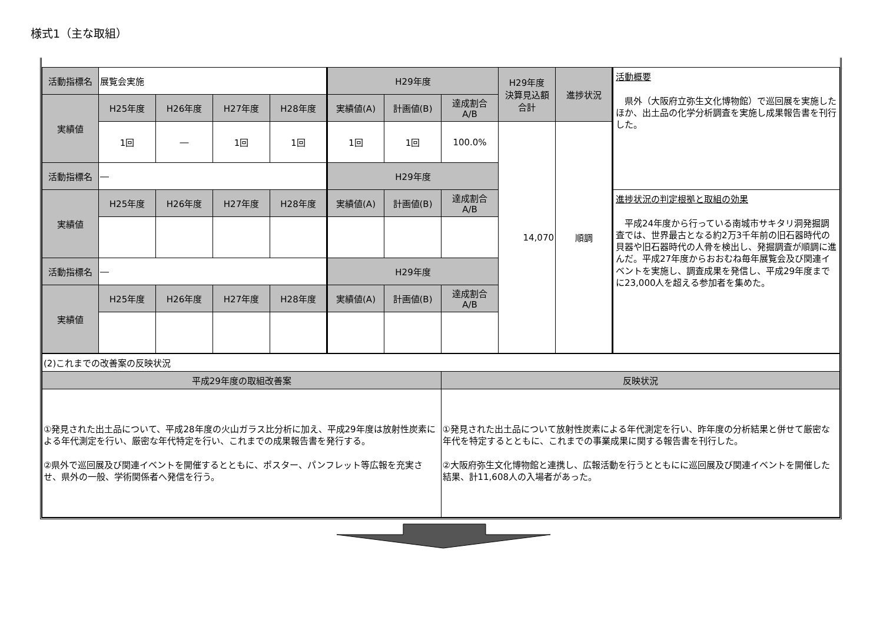様式1（主な取組）
| 活動指標名 | 展覧会実施 | | | | H29年度 | | | H29年度 決算見込額 合計 | 進捗状況 | 活動概要 県外（大阪府立弥生文化博物館）で巡回展を実施したほか、出土品の化学分析調査を実施し成果報告書を刊行した。 |
| 実績値 | H25年度 | H26年度 | H27年度 | H28年度 | 実績値(A) | 計画値(B) | 達成割合 A/B | | | |
| | 1回 | ― | 1回 | 1回 | 1回 | 1回 | 100.0% | 14,070 | 順調 | |
| 活動指標名 | ― | | | | H29年度 | | | | | |
| 実績値 | H25年度 | H26年度 | H27年度 | H28年度 | 実績値(A) | 計画値(B) | 達成割合 A/B | | | 進捗状況の判定根拠と取組の効果 平成24年度から行っている南城市サキタリ洞発掘調査では、世界最古となる約2万3千年前の旧石器時代の貝器や旧石器時代の人骨を検出し、発掘調査が順調に進んだ。平成27年度からおおむね毎年展覧会及び関連イベントを実施し、調査成果を発信し、平成29年度までに23,000人を超える参加者を集めた。 |
| 活動指標名 | ― | | | | H29年度 | | | | | |
| 実績値 | H25年度 | H26年度 | H27年度 | H28年度 | 実績値(A) | 計画値(B) | 達成割合 A/B | | | |
| (2)これまでの改善案の反映状況 | |
| 平成29年度の取組改善案 | 反映状況 |
| ①発見された出土品について、平成28年度の火山ガラス比分析に加え、平成29年度は放射性炭素による年代測定を行い、厳密な年代特定を行い、これまでの成果報告書を発行する。 ②県外で巡回展及び関連イベントを開催するとともに、ポスター、パンフレット等広報を充実させ、県外の一般、学術関係者へ発信を行う。 | ①発見された出土品について放射性炭素による年代測定を行い、昨年度の分析結果と併せて厳密な年代を特定するとともに、これまでの事業成果に関する報告書を刊行した。 ②大阪府弥生文化博物館と連携し、広報活動を行うとともにに巡回展及び関連イベントを開催した結果、計11,608人の入場者があった。 |